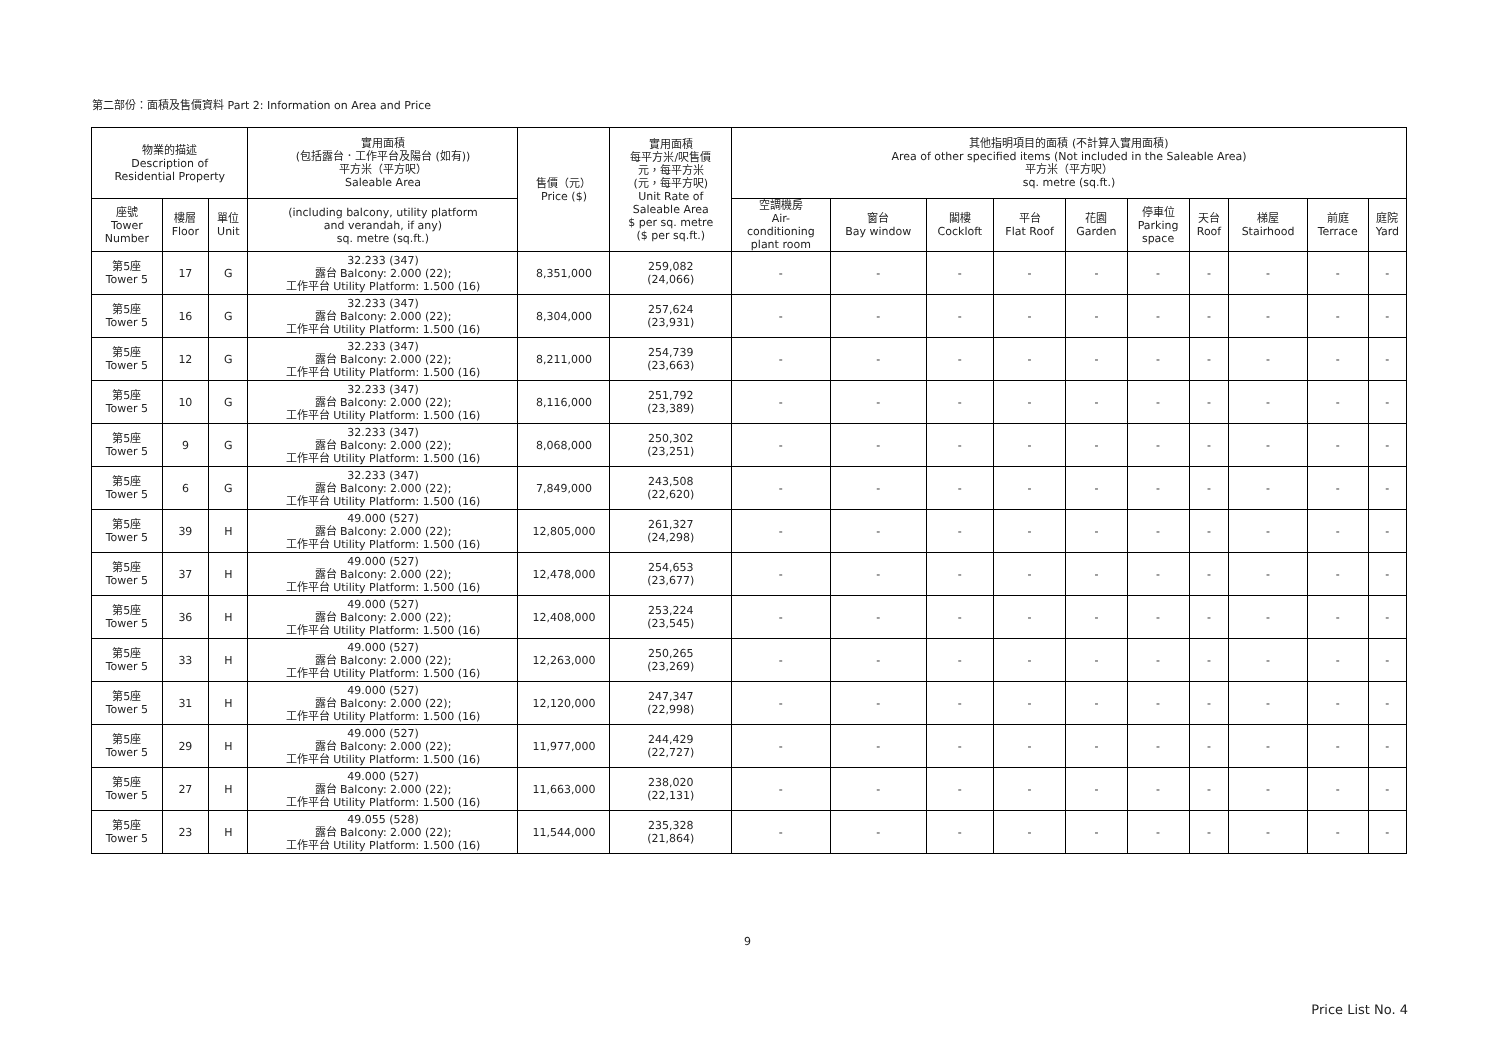第二部份：面積及售價資料 Part 2: Information on Area and Price
| 物業的描述 Description of Residential Property | | | 實用面積 (包括露台．工作平台及陽台 (如有)) 平方米（平方呎） Saleable Area | 售價（元） Price ($) | 實用面積 每平方米/呎售價 元，每平方米 (元，每平方呎) Unit Rate of Saleable Area $ per sq. metre ($ per sq.ft.) | 其他指明項目的面積 (不計算入實用面積) Area of other specified items (Not included in the Saleable Area) 平方米（平方呎） sq. metre (sq.ft.) | | | | | | | | | |
| --- | --- | --- | --- | --- | --- | --- | --- | --- | --- | --- | --- | --- | --- | --- | --- |
| 座號 Tower Number | 樓層 Floor | 單位 Unit | (including balcony, utility platform and verandah, if any) sq. metre (sq.ft.) | | | 空調機房 Air- conditioning plant room | 窗台 Bay window | 閣樓 Cockloft | 平台 Flat Roof | 花園 Garden | 停車位 Parking space | 天台 Roof | 梯屋 Stairhood | 前庭 Terrace | 庭院 Yard |
| 第5座 Tower 5 | 17 | G | 32.233 (347) 露台 Balcony: 2.000 (22); 工作平台 Utility Platform: 1.500 (16) | 8,351,000 | 259,082 (24,066) | - | - | - | - | - | - | - | - | - | - |
| 第5座 Tower 5 | 16 | G | 32.233 (347) 露台 Balcony: 2.000 (22); 工作平台 Utility Platform: 1.500 (16) | 8,304,000 | 257,624 (23,931) | - | - | - | - | - | - | - | - | - | - |
| 第5座 Tower 5 | 12 | G | 32.233 (347) 露台 Balcony: 2.000 (22); 工作平台 Utility Platform: 1.500 (16) | 8,211,000 | 254,739 (23,663) | - | - | - | - | - | - | - | - | - | - |
| 第5座 Tower 5 | 10 | G | 32.233 (347) 露台 Balcony: 2.000 (22); 工作平台 Utility Platform: 1.500 (16) | 8,116,000 | 251,792 (23,389) | - | - | - | - | - | - | - | - | - | - |
| 第5座 Tower 5 | 9 | G | 32.233 (347) 露台 Balcony: 2.000 (22); 工作平台 Utility Platform: 1.500 (16) | 8,068,000 | 250,302 (23,251) | - | - | - | - | - | - | - | - | - | - |
| 第5座 Tower 5 | 6 | G | 32.233 (347) 露台 Balcony: 2.000 (22); 工作平台 Utility Platform: 1.500 (16) | 7,849,000 | 243,508 (22,620) | - | - | - | - | - | - | - | - | - | - |
| 第5座 Tower 5 | 39 | H | 49.000 (527) 露台 Balcony: 2.000 (22); 工作平台 Utility Platform: 1.500 (16) | 12,805,000 | 261,327 (24,298) | - | - | - | - | - | - | - | - | - | - |
| 第5座 Tower 5 | 37 | H | 49.000 (527) 露台 Balcony: 2.000 (22); 工作平台 Utility Platform: 1.500 (16) | 12,478,000 | 254,653 (23,677) | - | - | - | - | - | - | - | - | - | - |
| 第5座 Tower 5 | 36 | H | 49.000 (527) 露台 Balcony: 2.000 (22); 工作平台 Utility Platform: 1.500 (16) | 12,408,000 | 253,224 (23,545) | - | - | - | - | - | - | - | - | - | - |
| 第5座 Tower 5 | 33 | H | 49.000 (527) 露台 Balcony: 2.000 (22); 工作平台 Utility Platform: 1.500 (16) | 12,263,000 | 250,265 (23,269) | - | - | - | - | - | - | - | - | - | - |
| 第5座 Tower 5 | 31 | H | 49.000 (527) 露台 Balcony: 2.000 (22); 工作平台 Utility Platform: 1.500 (16) | 12,120,000 | 247,347 (22,998) | - | - | - | - | - | - | - | - | - | - |
| 第5座 Tower 5 | 29 | H | 49.000 (527) 露台 Balcony: 2.000 (22); 工作平台 Utility Platform: 1.500 (16) | 11,977,000 | 244,429 (22,727) | - | - | - | - | - | - | - | - | - | - |
| 第5座 Tower 5 | 27 | H | 49.000 (527) 露台 Balcony: 2.000 (22); 工作平台 Utility Platform: 1.500 (16) | 11,663,000 | 238,020 (22,131) | - | - | - | - | - | - | - | - | - | - |
| 第5座 Tower 5 | 23 | H | 49.055 (528) 露台 Balcony: 2.000 (22); 工作平台 Utility Platform: 1.500 (16) | 11,544,000 | 235,328 (21,864) | - | - | - | - | - | - | - | - | - | - |
9
Price List No. 4